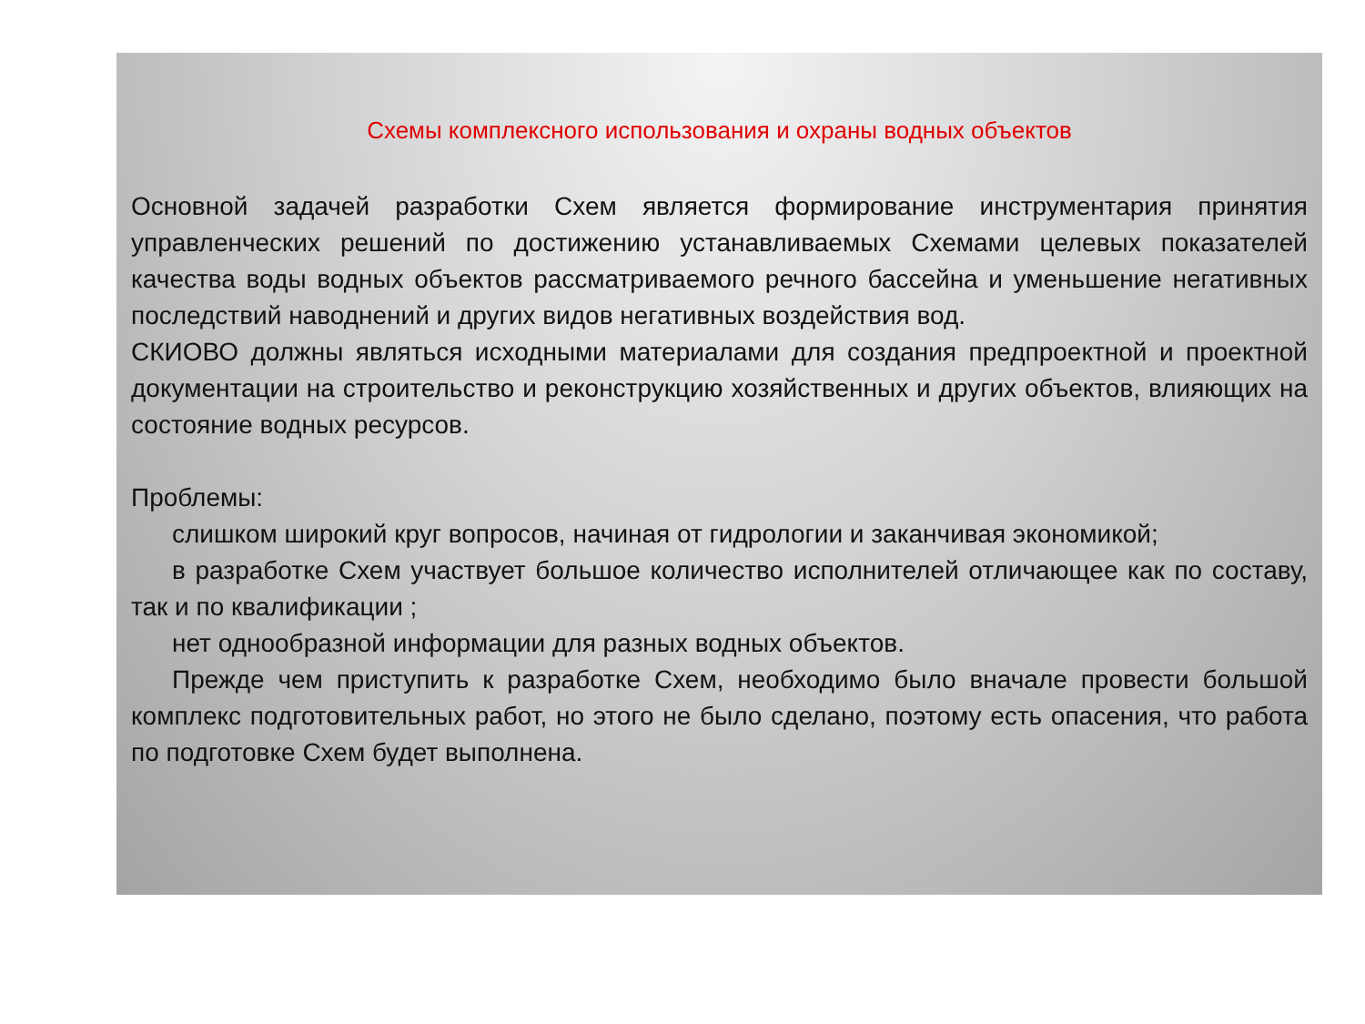Схемы комплексного использования и охраны водных объектов
Основной задачей разработки Схем является формирование инструментария принятия управленческих решений по достижению устанавливаемых Схемами целевых показателей качества воды водных объектов рассматриваемого речного бассейна и уменьшение негативных последствий наводнений и других видов негативных воздействия вод.
СКИОВО должны являться исходными материалами для создания предпроектной и проектной документации на строительство и реконструкцию хозяйственных и других объектов, влияющих на состояние водных ресурсов.
Проблемы:
слишком широкий круг вопросов, начиная от гидрологии и заканчивая экономикой;
в разработке Схем участвует большое количество исполнителей отличающее как по составу, так и по квалификации ;
нет однообразной информации для разных водных объектов.
Прежде чем приступить к разработке Схем, необходимо было вначале провести большой комплекс подготовительных работ, но этого не было сделано, поэтому есть опасения, что работа по подготовке Схем будет выполнена.